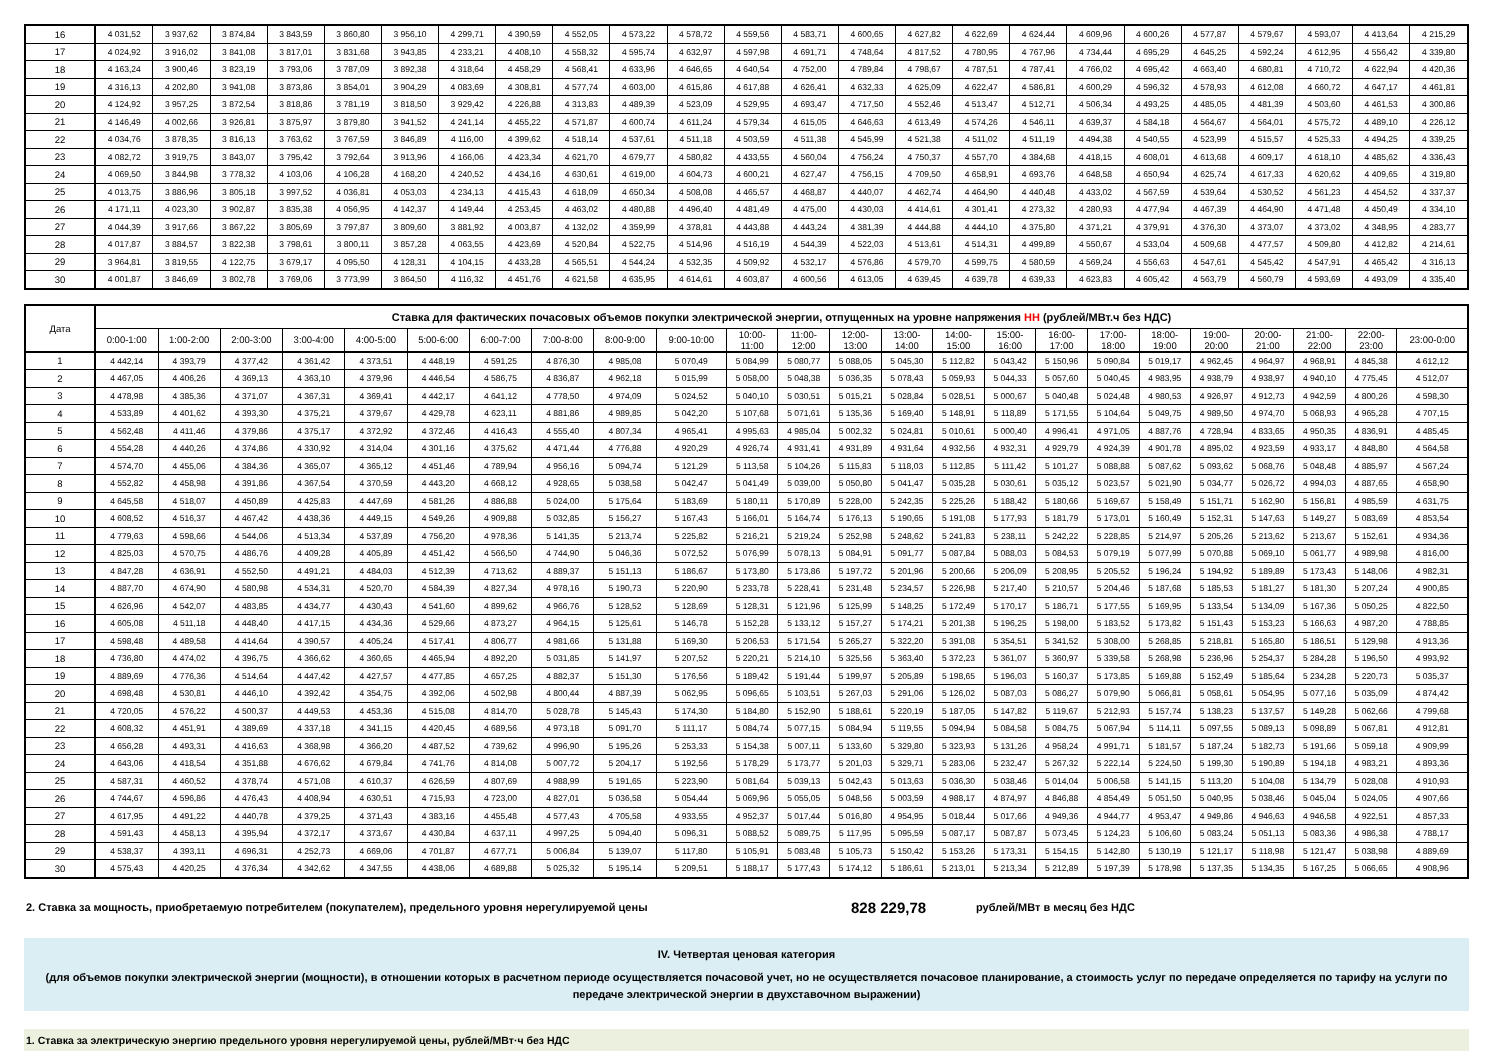| 16 | 4 031,52 | 3 937,62 | 3 874,84 | 3 843,59 | 3 860,80 | 3 956,10 | 4 299,71 | 4 390,59 | 4 552,05 | 4 573,22 | 4 578,72 | 4 559,56 | 4 583,71 | 4 600,65 | 4 627,82 | 4 622,69 | 4 624,44 | 4 609,96 | 4 600,26 | 4 577,87 | 4 579,67 | 4 593,07 | 4 413,64 | 4 215,29 |
| 17 | 4 024,92 | 3 916,02 | 3 841,08 | 3 817,01 | 3 831,68 | 3 943,85 | 4 233,21 | 4 408,10 | 4 558,32 | 4 595,74 | 4 632,97 | 4 597,98 | 4 691,71 | 4 748,64 | 4 817,52 | 4 780,95 | 4 767,96 | 4 734,44 | 4 695,29 | 4 645,25 | 4 592,24 | 4 612,95 | 4 556,42 | 4 339,80 |
| 18 | 4 163,24 | 3 900,46 | 3 823,19 | 3 793,06 | 3 787,09 | 3 892,38 | 4 318,64 | 4 458,29 | 4 568,41 | 4 633,96 | 4 646,65 | 4 640,54 | 4 752,00 | 4 789,84 | 4 798,67 | 4 787,51 | 4 787,41 | 4 766,02 | 4 695,42 | 4 663,40 | 4 680,81 | 4 710,72 | 4 622,94 | 4 420,36 |
| 19 | 4 316,13 | 4 202,80 | 3 941,08 | 3 873,86 | 3 854,01 | 3 904,29 | 4 083,69 | 4 308,81 | 4 577,74 | 4 603,00 | 4 615,86 | 4 617,88 | 4 626,41 | 4 632,33 | 4 625,09 | 4 622,47 | 4 586,81 | 4 600,29 | 4 596,32 | 4 578,93 | 4 612,08 | 4 660,72 | 4 647,17 | 4 461,81 |
| 20 | 4 124,92 | 3 957,25 | 3 872,54 | 3 818,86 | 3 781,19 | 3 818,50 | 3 929,42 | 4 226,88 | 4 313,83 | 4 489,39 | 4 523,09 | 4 529,95 | 4 693,47 | 4 717,50 | 4 552,46 | 4 513,47 | 4 512,71 | 4 506,34 | 4 493,25 | 4 485,05 | 4 481,39 | 4 503,60 | 4 461,53 | 4 300,86 |
| 21 | 4 146,49 | 4 002,66 | 3 926,81 | 3 875,97 | 3 879,80 | 3 941,52 | 4 241,14 | 4 455,22 | 4 571,87 | 4 600,74 | 4 611,24 | 4 579,34 | 4 615,05 | 4 646,63 | 4 613,49 | 4 574,26 | 4 546,11 | 4 639,37 | 4 584,18 | 4 564,67 | 4 564,01 | 4 575,72 | 4 489,10 | 4 226,12 |
| 22 | 4 034,76 | 3 878,35 | 3 816,13 | 3 763,62 | 3 767,59 | 3 846,89 | 4 116,00 | 4 399,62 | 4 518,14 | 4 537,61 | 4 511,18 | 4 503,59 | 4 511,38 | 4 545,99 | 4 521,38 | 4 511,02 | 4 511,19 | 4 494,38 | 4 540,55 | 4 523,99 | 4 515,57 | 4 525,33 | 4 494,25 | 4 339,25 |
| 23 | 4 082,72 | 3 919,75 | 3 843,07 | 3 795,42 | 3 792,64 | 3 913,96 | 4 166,06 | 4 423,34 | 4 621,70 | 4 679,77 | 4 580,82 | 4 433,55 | 4 560,04 | 4 756,24 | 4 750,37 | 4 557,70 | 4 384,68 | 4 418,15 | 4 608,01 | 4 613,68 | 4 609,17 | 4 618,10 | 4 485,62 | 4 336,43 |
| 24 | 4 069,50 | 3 844,98 | 3 778,32 | 4 103,06 | 4 106,28 | 4 168,20 | 4 240,52 | 4 434,16 | 4 630,61 | 4 619,00 | 4 604,73 | 4 600,21 | 4 627,47 | 4 756,15 | 4 709,50 | 4 658,91 | 4 693,76 | 4 648,58 | 4 650,94 | 4 625,74 | 4 617,33 | 4 620,62 | 4 409,65 | 4 319,80 |
| 25 | 4 013,75 | 3 886,96 | 3 805,18 | 3 997,52 | 4 036,81 | 4 053,03 | 4 234,13 | 4 415,43 | 4 618,09 | 4 650,34 | 4 508,08 | 4 465,57 | 4 468,87 | 4 440,07 | 4 462,74 | 4 464,90 | 4 440,48 | 4 433,02 | 4 567,59 | 4 539,64 | 4 530,52 | 4 561,23 | 4 454,52 | 4 337,37 |
| 26 | 4 171,11 | 4 023,30 | 3 902,87 | 3 835,38 | 4 056,95 | 4 142,37 | 4 149,44 | 4 253,45 | 4 463,02 | 4 480,88 | 4 496,40 | 4 481,49 | 4 475,00 | 4 430,03 | 4 414,61 | 4 301,41 | 4 273,32 | 4 280,93 | 4 477,94 | 4 467,39 | 4 464,90 | 4 471,48 | 4 450,49 | 4 334,10 |
| 27 | 4 044,39 | 3 917,66 | 3 867,22 | 3 805,69 | 3 797,87 | 3 809,60 | 3 881,92 | 4 003,87 | 4 132,02 | 4 359,99 | 4 378,81 | 4 443,88 | 4 443,24 | 4 381,39 | 4 444,88 | 4 444,10 | 4 375,80 | 4 371,21 | 4 379,91 | 4 376,30 | 4 373,07 | 4 373,02 | 4 348,95 | 4 283,77 |
| 28 | 4 017,87 | 3 884,57 | 3 822,38 | 3 798,61 | 3 800,11 | 3 857,28 | 4 063,55 | 4 423,69 | 4 520,84 | 4 522,75 | 4 514,96 | 4 516,19 | 4 544,39 | 4 522,03 | 4 513,61 | 4 514,31 | 4 499,89 | 4 550,67 | 4 533,04 | 4 509,68 | 4 477,57 | 4 509,80 | 4 412,82 | 4 214,61 |
| 29 | 3 964,81 | 3 819,55 | 4 122,75 | 3 679,17 | 4 095,50 | 4 128,31 | 4 104,15 | 4 433,28 | 4 565,51 | 4 544,24 | 4 532,35 | 4 509,92 | 4 532,17 | 4 576,86 | 4 579,70 | 4 599,75 | 4 580,59 | 4 569,24 | 4 556,63 | 4 547,61 | 4 545,42 | 4 547,91 | 4 465,42 | 4 316,13 |
| 30 | 4 001,87 | 3 846,69 | 3 802,78 | 3 769,06 | 3 773,99 | 3 864,50 | 4 116,32 | 4 451,76 | 4 621,58 | 4 635,95 | 4 614,61 | 4 603,87 | 4 600,56 | 4 613,05 | 4 639,45 | 4 639,78 | 4 639,33 | 4 623,83 | 4 605,42 | 4 563,79 | 4 560,79 | 4 593,69 | 4 493,09 | 4 335,40 |
| Дата | Ставка для фактических почасовых объемов покупки электрической энергии, отпущенных на уровне напряжения НН (рублей/МВт.ч без НДС) | | | | | | | | | | | | | | | | | | | | | | | |
| --- | --- | --- | --- | --- | --- | --- | --- | --- | --- | --- | --- | --- | --- | --- | --- | --- | --- | --- | --- | --- | --- | --- | --- | --- |
| | 0:00-1:00 | 1:00-2:00 | 2:00-3:00 | 3:00-4:00 | 4:00-5:00 | 5:00-6:00 | 6:00-7:00 | 7:00-8:00 | 8:00-9:00 | 9:00-10:00 | 10:00- 11:00 | 11:00- 12:00 | 12:00- 13:00 | 13:00- 14:00 | 14:00- 15:00 | 15:00- 16:00 | 16:00- 17:00 | 17:00- 18:00 | 18:00- 19:00 | 19:00- 20:00 | 20:00- 21:00 | 21:00- 22:00 | 22:00- 23:00 | 23:00-0:00 |
| 1 | 4 442,14 | 4 393,79 | 4 377,42 | 4 361,42 | 4 373,51 | 4 448,19 | 4 591,25 | 4 876,30 | 4 985,08 | 5 070,49 | 5 084,99 | 5 080,77 | 5 088,05 | 5 045,30 | 5 112,82 | 5 043,42 | 5 150,96 | 5 090,84 | 5 019,17 | 4 962,45 | 4 964,97 | 4 968,91 | 4 845,38 | 4 612,12 |
| 2 | 4 467,05 | 4 406,26 | 4 369,13 | 4 363,10 | 4 379,96 | 4 446,54 | 4 586,75 | 4 836,87 | 4 962,18 | 5 015,99 | 5 058,00 | 5 048,38 | 5 036,35 | 5 078,43 | 5 059,93 | 5 044,33 | 5 057,60 | 5 040,45 | 4 983,95 | 4 938,79 | 4 938,97 | 4 940,10 | 4 775,45 | 4 512,07 |
| 3 | 4 478,98 | 4 385,36 | 4 371,07 | 4 367,31 | 4 369,41 | 4 442,17 | 4 641,12 | 4 778,50 | 4 974,09 | 5 024,52 | 5 040,10 | 5 030,51 | 5 015,21 | 5 028,84 | 5 028,51 | 5 000,67 | 5 040,48 | 5 024,48 | 4 980,53 | 4 926,97 | 4 912,73 | 4 942,59 | 4 800,26 | 4 598,30 |
| 4 | 4 533,89 | 4 401,62 | 4 393,30 | 4 375,21 | 4 379,67 | 4 429,78 | 4 623,11 | 4 881,86 | 4 989,85 | 5 042,20 | 5 107,68 | 5 071,61 | 5 135,36 | 5 169,40 | 5 148,91 | 5 118,89 | 5 171,55 | 5 104,64 | 5 049,75 | 4 989,50 | 4 974,70 | 5 068,93 | 4 965,28 | 4 707,15 |
| 5 | 4 562,48 | 4 411,46 | 4 379,86 | 4 375,17 | 4 372,92 | 4 372,46 | 4 416,43 | 4 555,40 | 4 807,34 | 4 965,41 | 4 995,63 | 4 985,04 | 5 002,32 | 5 024,81 | 5 010,61 | 5 000,40 | 4 996,41 | 4 971,05 | 4 887,76 | 4 728,94 | 4 833,65 | 4 950,35 | 4 836,91 | 4 485,45 |
| 6 | 4 554,28 | 4 440,26 | 4 374,86 | 4 330,92 | 4 314,04 | 4 301,16 | 4 375,62 | 4 471,44 | 4 776,88 | 4 920,29 | 4 926,74 | 4 931,41 | 4 931,89 | 4 931,64 | 4 932,56 | 4 932,31 | 4 929,79 | 4 924,39 | 4 901,78 | 4 895,02 | 4 923,59 | 4 933,17 | 4 848,80 | 4 564,58 |
| 7 | 4 574,70 | 4 455,06 | 4 384,36 | 4 365,07 | 4 365,12 | 4 451,46 | 4 789,94 | 4 956,16 | 5 094,74 | 5 121,29 | 5 113,58 | 5 104,26 | 5 115,83 | 5 118,03 | 5 112,85 | 5 111,42 | 5 101,27 | 5 088,88 | 5 087,62 | 5 093,62 | 5 068,76 | 5 048,48 | 4 885,97 | 4 567,24 |
| 8 | 4 552,82 | 4 458,98 | 4 391,86 | 4 367,54 | 4 370,59 | 4 443,20 | 4 668,12 | 4 928,65 | 5 038,58 | 5 042,47 | 5 041,49 | 5 039,00 | 5 050,80 | 5 041,47 | 5 035,28 | 5 030,61 | 5 035,12 | 5 023,57 | 5 021,90 | 5 034,77 | 5 026,72 | 4 994,03 | 4 887,65 | 4 658,90 |
| 9 | 4 645,58 | 4 518,07 | 4 450,89 | 4 425,83 | 4 447,69 | 4 581,26 | 4 886,88 | 5 024,00 | 5 175,64 | 5 183,69 | 5 180,11 | 5 170,89 | 5 228,00 | 5 242,35 | 5 225,26 | 5 188,42 | 5 180,66 | 5 169,67 | 5 158,49 | 5 151,71 | 5 162,90 | 5 156,81 | 4 985,59 | 4 631,75 |
| 10 | 4 608,52 | 4 516,37 | 4 467,42 | 4 438,36 | 4 449,15 | 4 549,26 | 4 909,88 | 5 032,85 | 5 156,27 | 5 167,43 | 5 166,01 | 5 164,74 | 5 176,13 | 5 190,65 | 5 191,08 | 5 177,93 | 5 181,79 | 5 173,01 | 5 160,49 | 5 152,31 | 5 147,63 | 5 149,27 | 5 083,69 | 4 853,54 |
| 11 | 4 779,63 | 4 598,66 | 4 544,06 | 4 513,34 | 4 537,89 | 4 756,20 | 4 978,36 | 5 141,35 | 5 213,74 | 5 225,82 | 5 216,21 | 5 219,24 | 5 252,98 | 5 248,62 | 5 241,83 | 5 238,11 | 5 242,22 | 5 228,85 | 5 214,97 | 5 205,26 | 5 213,62 | 5 213,67 | 5 152,61 | 4 934,36 |
| 12 | 4 825,03 | 4 570,75 | 4 486,76 | 4 409,28 | 4 405,89 | 4 451,42 | 4 566,50 | 4 744,90 | 5 046,36 | 5 072,52 | 5 076,99 | 5 078,13 | 5 084,91 | 5 091,77 | 5 087,84 | 5 088,03 | 5 084,53 | 5 079,19 | 5 077,99 | 5 070,88 | 5 069,10 | 5 061,77 | 4 989,98 | 4 816,00 |
| 13 | 4 847,28 | 4 636,91 | 4 552,50 | 4 491,21 | 4 484,03 | 4 512,39 | 4 713,62 | 4 889,37 | 5 151,13 | 5 186,67 | 5 173,80 | 5 173,86 | 5 197,72 | 5 201,96 | 5 200,66 | 5 206,09 | 5 208,95 | 5 205,52 | 5 196,24 | 5 194,92 | 5 189,89 | 5 173,43 | 5 148,06 | 4 982,31 |
| 14 | 4 887,70 | 4 674,90 | 4 580,98 | 4 534,31 | 4 520,70 | 4 584,39 | 4 827,34 | 4 978,16 | 5 190,73 | 5 220,90 | 5 233,78 | 5 228,41 | 5 231,48 | 5 234,57 | 5 226,98 | 5 217,40 | 5 210,57 | 5 204,46 | 5 187,68 | 5 185,53 | 5 181,27 | 5 181,30 | 5 207,24 | 4 900,85 |
| 15 | 4 626,96 | 4 542,07 | 4 483,85 | 4 434,77 | 4 430,43 | 4 541,60 | 4 899,62 | 4 966,76 | 5 128,52 | 5 128,69 | 5 128,31 | 5 121,96 | 5 125,99 | 5 148,25 | 5 172,49 | 5 170,17 | 5 186,71 | 5 177,55 | 5 169,95 | 5 133,54 | 5 134,09 | 5 167,36 | 5 050,25 | 4 822,50 |
| 16 | 4 605,08 | 4 511,18 | 4 448,40 | 4 417,15 | 4 434,36 | 4 529,66 | 4 873,27 | 4 964,15 | 5 125,61 | 5 146,78 | 5 152,28 | 5 133,12 | 5 157,27 | 5 174,21 | 5 201,38 | 5 196,25 | 5 198,00 | 5 183,52 | 5 173,82 | 5 151,43 | 5 153,23 | 5 166,63 | 4 987,20 | 4 788,85 |
| 17 | 4 598,48 | 4 489,58 | 4 414,64 | 4 390,57 | 4 405,24 | 4 517,41 | 4 806,77 | 4 981,66 | 5 131,88 | 5 169,30 | 5 206,53 | 5 171,54 | 5 265,27 | 5 322,20 | 5 391,08 | 5 354,51 | 5 341,52 | 5 308,00 | 5 268,85 | 5 218,81 | 5 165,80 | 5 186,51 | 5 129,98 | 4 913,36 |
| 18 | 4 736,80 | 4 474,02 | 4 396,75 | 4 366,62 | 4 360,65 | 4 465,94 | 4 892,20 | 5 031,85 | 5 141,97 | 5 207,52 | 5 220,21 | 5 214,10 | 5 325,56 | 5 363,40 | 5 372,23 | 5 361,07 | 5 360,97 | 5 339,58 | 5 268,98 | 5 236,96 | 5 254,37 | 5 284,28 | 5 196,50 | 4 993,92 |
| 19 | 4 889,69 | 4 776,36 | 4 514,64 | 4 447,42 | 4 427,57 | 4 477,85 | 4 657,25 | 4 882,37 | 5 151,30 | 5 176,56 | 5 189,42 | 5 191,44 | 5 199,97 | 5 205,89 | 5 198,65 | 5 196,03 | 5 160,37 | 5 173,85 | 5 169,88 | 5 152,49 | 5 185,64 | 5 234,28 | 5 220,73 | 5 035,37 |
| 20 | 4 698,48 | 4 530,81 | 4 446,10 | 4 392,42 | 4 354,75 | 4 392,06 | 4 502,98 | 4 800,44 | 4 887,39 | 5 062,95 | 5 096,65 | 5 103,51 | 5 267,03 | 5 291,06 | 5 126,02 | 5 087,03 | 5 086,27 | 5 079,90 | 5 066,81 | 5 058,61 | 5 054,95 | 5 077,16 | 5 035,09 | 4 874,42 |
| 21 | 4 720,05 | 4 576,22 | 4 500,37 | 4 449,53 | 4 453,36 | 4 515,08 | 4 814,70 | 5 028,78 | 5 145,43 | 5 174,30 | 5 184,80 | 5 152,90 | 5 188,61 | 5 220,19 | 5 187,05 | 5 147,82 | 5 119,67 | 5 212,93 | 5 157,74 | 5 138,23 | 5 137,57 | 5 149,28 | 5 062,66 | 4 799,68 |
| 22 | 4 608,32 | 4 451,91 | 4 389,69 | 4 337,18 | 4 341,15 | 4 420,45 | 4 689,56 | 4 973,18 | 5 091,70 | 5 111,17 | 5 084,74 | 5 077,15 | 5 084,94 | 5 119,55 | 5 094,94 | 5 084,58 | 5 084,75 | 5 067,94 | 5 114,11 | 5 097,55 | 5 089,13 | 5 098,89 | 5 067,81 | 4 912,81 |
| 23 | 4 656,28 | 4 493,31 | 4 416,63 | 4 368,98 | 4 366,20 | 4 487,52 | 4 739,62 | 4 996,90 | 5 195,26 | 5 253,33 | 5 154,38 | 5 007,11 | 5 133,60 | 5 329,80 | 5 323,93 | 5 131,26 | 4 958,24 | 4 991,71 | 5 181,57 | 5 187,24 | 5 182,73 | 5 191,66 | 5 059,18 | 4 909,99 |
| 24 | 4 643,06 | 4 418,54 | 4 351,88 | 4 676,62 | 4 679,84 | 4 741,76 | 4 814,08 | 5 007,72 | 5 204,17 | 5 192,56 | 5 178,29 | 5 173,77 | 5 201,03 | 5 329,71 | 5 283,06 | 5 232,47 | 5 267,32 | 5 222,14 | 5 224,50 | 5 199,30 | 5 190,89 | 5 194,18 | 4 983,21 | 4 893,36 |
| 25 | 4 587,31 | 4 460,52 | 4 378,74 | 4 571,08 | 4 610,37 | 4 626,59 | 4 807,69 | 4 988,99 | 5 191,65 | 5 223,90 | 5 081,64 | 5 039,13 | 5 042,43 | 5 013,63 | 5 036,30 | 5 038,46 | 5 014,04 | 5 006,58 | 5 141,15 | 5 113,20 | 5 104,08 | 5 134,79 | 5 028,08 | 4 910,93 |
| 26 | 4 744,67 | 4 596,86 | 4 476,43 | 4 408,94 | 4 630,51 | 4 715,93 | 4 723,00 | 4 827,01 | 5 036,58 | 5 054,44 | 5 069,96 | 5 055,05 | 5 048,56 | 5 003,59 | 4 988,17 | 4 874,97 | 4 846,88 | 4 854,49 | 5 051,50 | 5 040,95 | 5 038,46 | 5 045,04 | 5 024,05 | 4 907,66 |
| 27 | 4 617,95 | 4 491,22 | 4 440,78 | 4 379,25 | 4 371,43 | 4 383,16 | 4 455,48 | 4 577,43 | 4 705,58 | 4 933,55 | 4 952,37 | 5 017,44 | 5 016,80 | 4 954,95 | 5 018,44 | 5 017,66 | 4 949,36 | 4 944,77 | 4 953,47 | 4 949,86 | 4 946,63 | 4 946,58 | 4 922,51 | 4 857,33 |
| 28 | 4 591,43 | 4 458,13 | 4 395,94 | 4 372,17 | 4 373,67 | 4 430,84 | 4 637,11 | 4 997,25 | 5 094,40 | 5 096,31 | 5 088,52 | 5 089,75 | 5 117,95 | 5 095,59 | 5 087,17 | 5 087,87 | 5 073,45 | 5 124,23 | 5 106,60 | 5 083,24 | 5 051,13 | 5 083,36 | 4 986,38 | 4 788,17 |
| 29 | 4 538,37 | 4 393,11 | 4 696,31 | 4 252,73 | 4 669,06 | 4 701,87 | 4 677,71 | 5 006,84 | 5 139,07 | 5 117,80 | 5 105,91 | 5 083,48 | 5 105,73 | 5 150,42 | 5 153,26 | 5 173,31 | 5 154,15 | 5 142,80 | 5 130,19 | 5 121,17 | 5 118,98 | 5 121,47 | 5 038,98 | 4 889,69 |
| 30 | 4 575,43 | 4 420,25 | 4 376,34 | 4 342,62 | 4 347,55 | 4 438,06 | 4 689,88 | 5 025,32 | 5 195,14 | 5 209,51 | 5 188,17 | 5 177,43 | 5 174,12 | 5 186,61 | 5 213,01 | 5 213,34 | 5 212,89 | 5 197,39 | 5 178,98 | 5 137,35 | 5 134,35 | 5 167,25 | 5 066,65 | 4 908,96 |
2. Ставка за мощность, приобретаемую потребителем (покупателем), предельного уровня нерегулируемой цены 828 229,78 рублей/МВт в месяц без НДС
IV. Четвертая ценовая категория
(для объемов покупки электрической энергии (мощности), в отношении которых в расчетном периоде осуществляется почасовой учет, но не осуществляется почасовое планирование, а стоимость услуг по передаче определяется по тарифу на услуги по передаче электрической энергии в двухставочном выражении)
1. Ставка за электрическую энергию предельного уровня нерегулируемой цены, рублей/МВт·ч без НДС